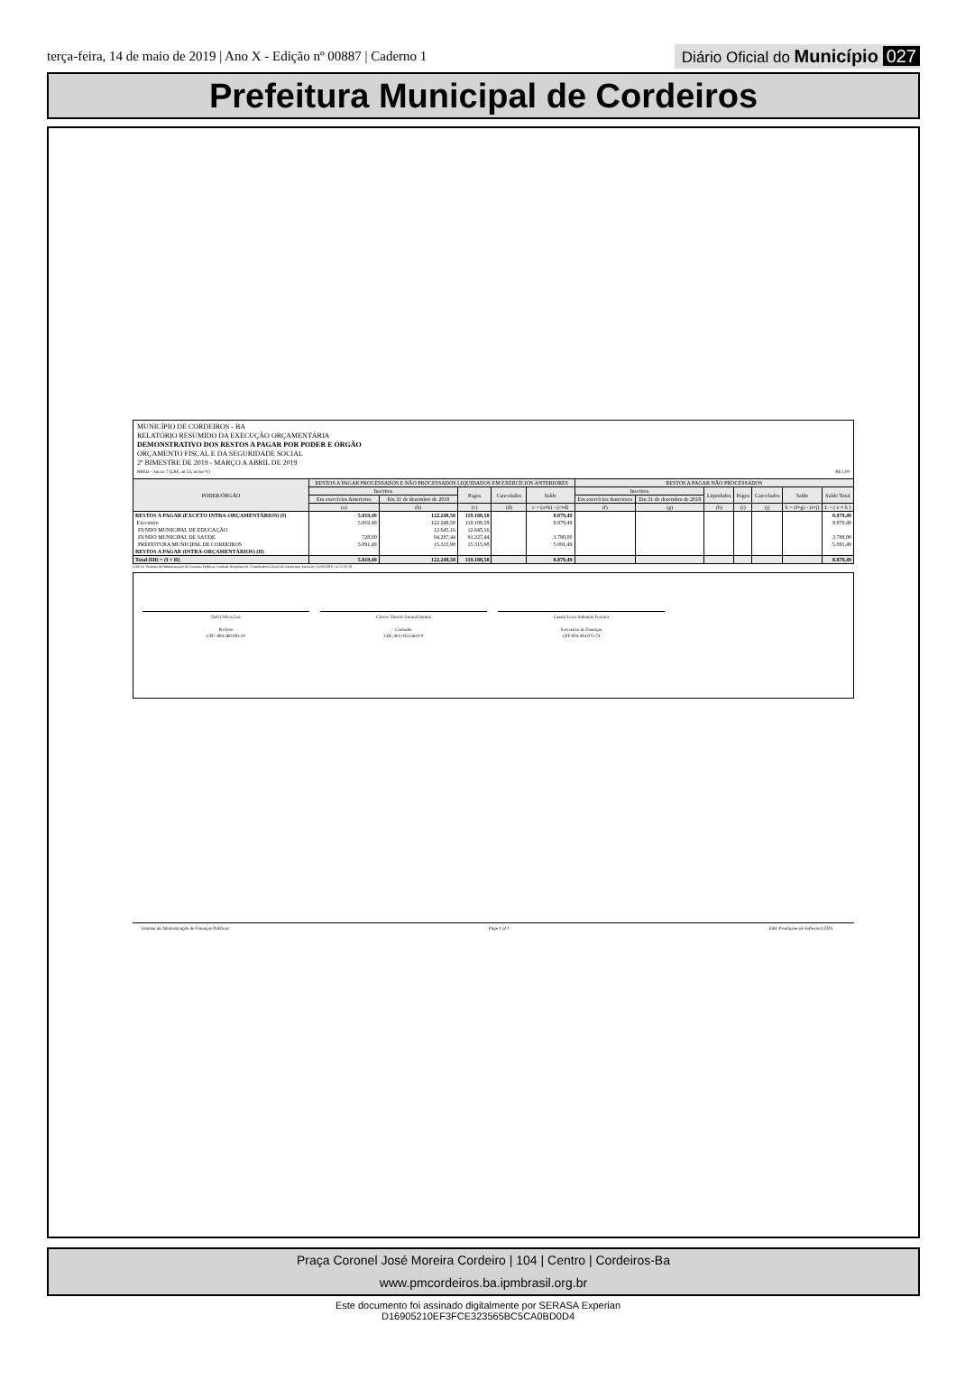terça-feira, 14 de maio de 2019 | Ano X - Edição nº 00887 | Caderno 1
Diário Oficial do Município 027
Prefeitura Municipal de Cordeiros
MUNICÍPIO DE CORDEIROS - BA
RELATÓRIO RESUMIDO DA EXECUÇÃO ORÇAMENTÁRIA
DEMONSTRATIVO DOS RESTOS A PAGAR POR PODER E ÓRGÃO
ORÇAMENTO FISCAL E DA SEGURIDADE SOCIAL
2º BIMESTRE DE 2019 - MARÇO A ABRIL DE 2019
RREO - Anexo 7 (LRF, art 53, inciso V) R$ 1,00
| PODER/ÓRGÃO | RESTOS A PAGAR PROCESSADOS E NÃO PROCESSADOS LIQUIDADOS EM EXERCÍCIOS ANTERIORES | | | | | RESTOS A PAGAR NÃO PROCESSADOS | | | | | | |
| --- | --- | --- | --- | --- | --- | --- | --- | --- | --- | --- | --- | --- |
| | Inscritos | | Pagos | Cancelados | Saldo | Inscritos | | Liquidados | Pagos | Cancelados | Saldo | Saldo Total |
| | Em exercícios Anteriores | Em 31 de dezembro de 2018 | | | | Em exercícios Anteriores | Em 31 de dezembro de 2018 | | | | | |
| | (a) | (b) | (c) | (d) | e = (a+b) - (c+d) | (f) | (g) | (h) | (i) | (j) | k = (f+g) - (i+j) | L = ( e + k ) |
| RESTOS A PAGAR (EXCETO INTRA-ORÇAMENTÁRIOS) (I) | 5.819,49 | 122.248,58 | 119.188,58 | | 8.879,49 | | | | | | | 8.879,49 |
| Executivo | 5.819,49 | 122.248,58 | 119.188,58 | | 8.879,49 | | | | | | | 8.879,49 |
| FUNDO MUNICIPAL DE EDUCAÇÃO | | 12.645,16 | 12.645,16 | | | | | | | | | |
| FUNDO MUNICIPAL DE SAUDE | 728,00 | 94.287,44 | 91.227,44 | | 3.788,00 | | | | | | | 3.788,00 |
| PREFEITURA MUNICIPAL DE CORDEIROS | 5.091,49 | 15.315,98 | 15.315,98 | | 5.091,49 | | | | | | | 5.091,49 |
| RESTOS A PAGAR (INTRA-ORÇAMENTÁRIOS) (II) | | | | | | | | | | | | |
| Total (III) = (I + II) | 5.819,49 | 122.248,58 | 119.188,58 | | 8.879,49 | | | | | | | 8.879,49 |
FONTE: Sistema de Administração de Finanças Públicas, Unidade Responsável: Controladoria Geral Do Município, Emissão: 14/05/2019 , às 11:31:58
Delci Alves Luz
Prefeito
CPF: 894.360.085-20
Cloves Vinicio Amaral Santos
Contador
CRC-BA 035136/O-0
Cassio Leres Salomão Ferreira
Secretário de Finanças
CPF:004.404.975-74
Sistema de Administração de Finanças Públicas Page 1 of 1 E&L Produções de Software LTDA
Praça Coronel José Moreira Cordeiro | 104 | Centro | Cordeiros-Ba
www.pmcordeiros.ba.ipmbrasil.org.br
Este documento foi assinado digitalmente por SERASA Experian
D16905210EF3FCE323565BC5CA0BD0D4